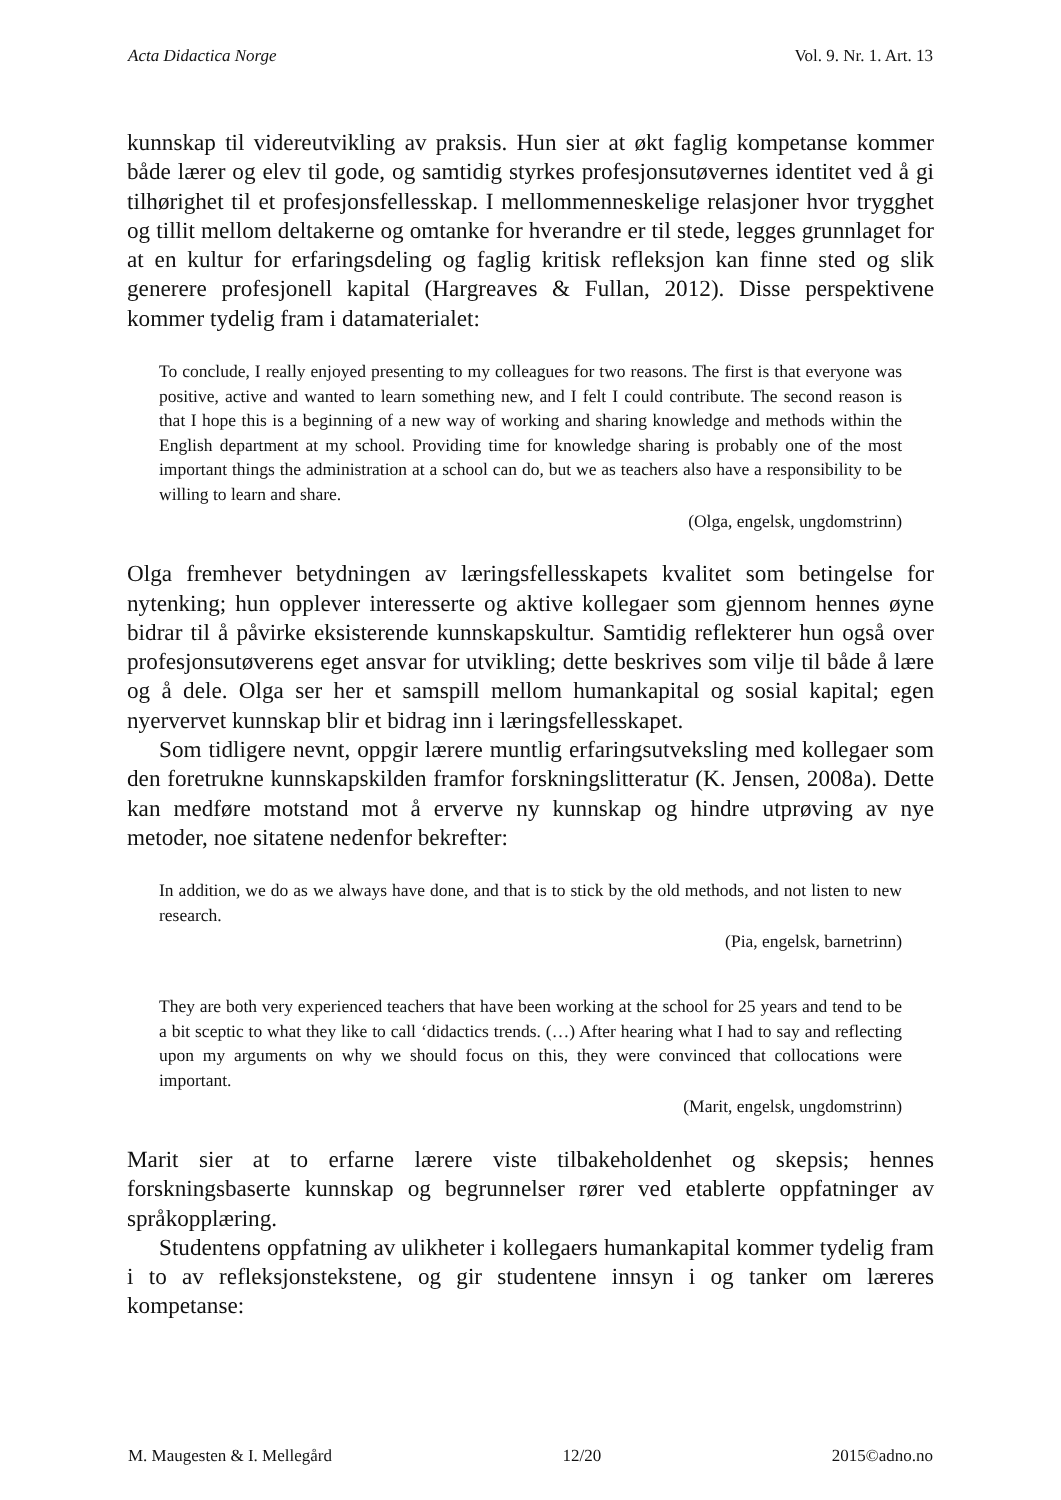Acta Didactica Norge Vol. 9. Nr. 1. Art. 13
kunnskap til videreutvikling av praksis. Hun sier at økt faglig kompetanse kommer både lærer og elev til gode, og samtidig styrkes profesjonsutøvernes identitet ved å gi tilhørighet til et profesjonsfellesskap. I mellommenneskelige relasjoner hvor trygghet og tillit mellom deltakerne og omtanke for hverandre er til stede, legges grunnlaget for at en kultur for erfaringsdeling og faglig kritisk refleksjon kan finne sted og slik generere profesjonell kapital (Hargreaves & Fullan, 2012). Disse perspektivene kommer tydelig fram i datamaterialet:
To conclude, I really enjoyed presenting to my colleagues for two reasons. The first is that everyone was positive, active and wanted to learn something new, and I felt I could contribute. The second reason is that I hope this is a beginning of a new way of working and sharing knowledge and methods within the English department at my school. Providing time for knowledge sharing is probably one of the most important things the administration at a school can do, but we as teachers also have a responsibility to be willing to learn and share.
(Olga, engelsk, ungdomstrinn)
Olga fremhever betydningen av læringsfellesskapets kvalitet som betingelse for nytenking; hun opplever interesserte og aktive kollegaer som gjennom hennes øyne bidrar til å påvirke eksisterende kunnskapskultur. Samtidig reflekterer hun også over profesjonsutøverens eget ansvar for utvikling; dette beskrives som vilje til både å lære og å dele. Olga ser her et samspill mellom humankapital og sosial kapital; egen nyervervet kunnskap blir et bidrag inn i læringsfellesskapet.
Som tidligere nevnt, oppgir lærere muntlig erfaringsutveksling med kollegaer som den foretrukne kunnskapskilden framfor forskningslitteratur (K. Jensen, 2008a). Dette kan medføre motstand mot å erverve ny kunnskap og hindre utprøving av nye metoder, noe sitatene nedenfor bekrefter:
In addition, we do as we always have done, and that is to stick by the old methods, and not listen to new research.
(Pia, engelsk, barnetrinn)
They are both very experienced teachers that have been working at the school for 25 years and tend to be a bit sceptic to what they like to call ‘didactics trends. (…) After hearing what I had to say and reflecting upon my arguments on why we should focus on this, they were convinced that collocations were important.
(Marit, engelsk, ungdomstrinn)
Marit sier at to erfarne lærere viste tilbakeholdenhet og skepsis; hennes forskningsbaserte kunnskap og begrunnelser rører ved etablerte oppfatninger av språkopplæring.
Studentens oppfatning av ulikheter i kollegaers humankapital kommer tydelig fram i to av refleksjonstekstene, og gir studentene innsyn i og tanker om læreres kompetanse:
M. Maugesten & I. Mellegård 12/20 2015©adno.no